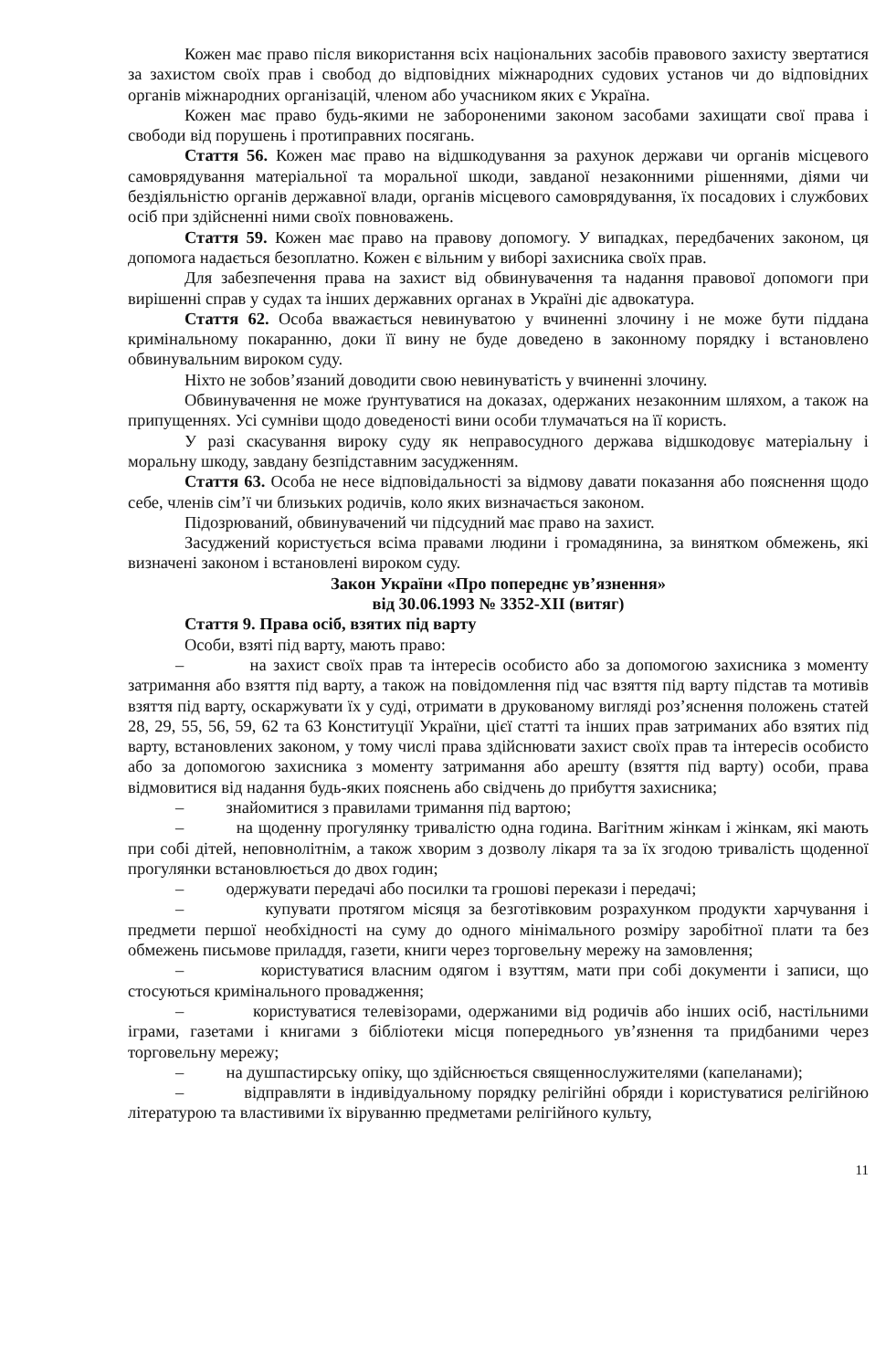Кожен має право після використання всіх національних засобів правового захисту звертатися за захистом своїх прав і свобод до відповідних міжнародних судових установ чи до відповідних органів міжнародних організацій, членом або учасником яких є Україна.
Кожен має право будь-якими не забороненими законом засобами захищати свої права і свободи від порушень і протиправних посягань.
Стаття 56. Кожен має право на відшкодування за рахунок держави чи органів місцевого самоврядування матеріальної та моральної шкоди, завданої незаконними рішеннями, діями чи бездіяльністю органів державної влади, органів місцевого самоврядування, їх посадових і службових осіб при здійсненні ними своїх повноважень.
Стаття 59. Кожен має право на правову допомогу. У випадках, передбачених законом, ця допомога надається безоплатно. Кожен є вільним у виборі захисника своїх прав.
Для забезпечення права на захист від обвинувачення та надання правової допомоги при вирішенні справ у судах та інших державних органах в Україні діє адвокатура.
Стаття 62. Особа вважається невинуватою у вчиненні злочину і не може бути піддана кримінальному покаранню, доки її вину не буде доведено в законному порядку і встановлено обвинувальним вироком суду.
Ніхто не зобов’язаний доводити свою невинуватість у вчиненні злочину.
Обвинувачення не може ґрунтуватися на доказах, одержаних незаконним шляхом, а також на припущеннях. Усі сумніви щодо доведеності вини особи тлумачаться на її користь.
У разі скасування вироку суду як неправосудного держава відшкодовує матеріальну і моральну шкоду, завдану безпідставним засудженням.
Стаття 63. Особа не несе відповідальності за відмову давати показання або пояснення щодо себе, членів сім’ї чи близьких родичів, коло яких визначається законом.
Підозрюваний, обвинувачений чи підсудний має право на захист.
Засуджений користується всіма правами людини і громадянина, за винятком обмежень, які визначені законом і встановлені вироком суду.
Закон України «Про попереднє ув’язнення»
від 30.06.1993 № 3352-XII (витяг)
Стаття 9. Права осіб, взятих під варту
Особи, взяті під варту, мають право:
– на захист своїх прав та інтересів особисто або за допомогою захисника з моменту затримання або взяття під варту, а також на повідомлення під час взяття під варту підстав та мотивів взяття під варту, оскаржувати їх у суді, отримати в друкованому вигляді роз’яснення положень статей 28, 29, 55, 56, 59, 62 та 63 Конституції України, цієї статті та інших прав затриманих або взятих під варту, встановлених законом, у тому числі права здійснювати захист своїх прав та інтересів особисто або за допомогою захисника з моменту затримання або арешту (взяття під варту) особи, права відмовитися від надання будь-яких пояснень або свідчень до прибуття захисника;
– знайомитися з правилами тримання під вартою;
– на щоденну прогулянку тривалістю одна година. Вагітним жінкам і жінкам, які мають при собі дітей, неповнолітнім, а також хворим з дозволу лікаря та за їх згодою тривалість щоденної прогулянки встановлюється до двох годин;
– одержувати передачі або посилки та грошові перекази і передачі;
– купувати протягом місяця за безготівковим розрахунком продукти харчування і предмети першої необхідності на суму до одного мінімального розміру заробітної плати та без обмежень письмове приладдя, газети, книги через торговельну мережу на замовлення;
– користуватися власним одягом і взуттям, мати при собі документи і записи, що стосуються кримінального провадження;
– користуватися телевізорами, одержаними від родичів або інших осіб, настільними іграми, газетами і книгами з бібліотеки місця попереднього ув’язнення та придбаними через торговельну мережу;
– на душпастирську опіку, що здійснюється священнослужителями (капеланами);
– відправляти в індивідуальному порядку релігійні обряди і користуватися релігійною літературою та властивими їх віруванню предметами релігійного культу,
11